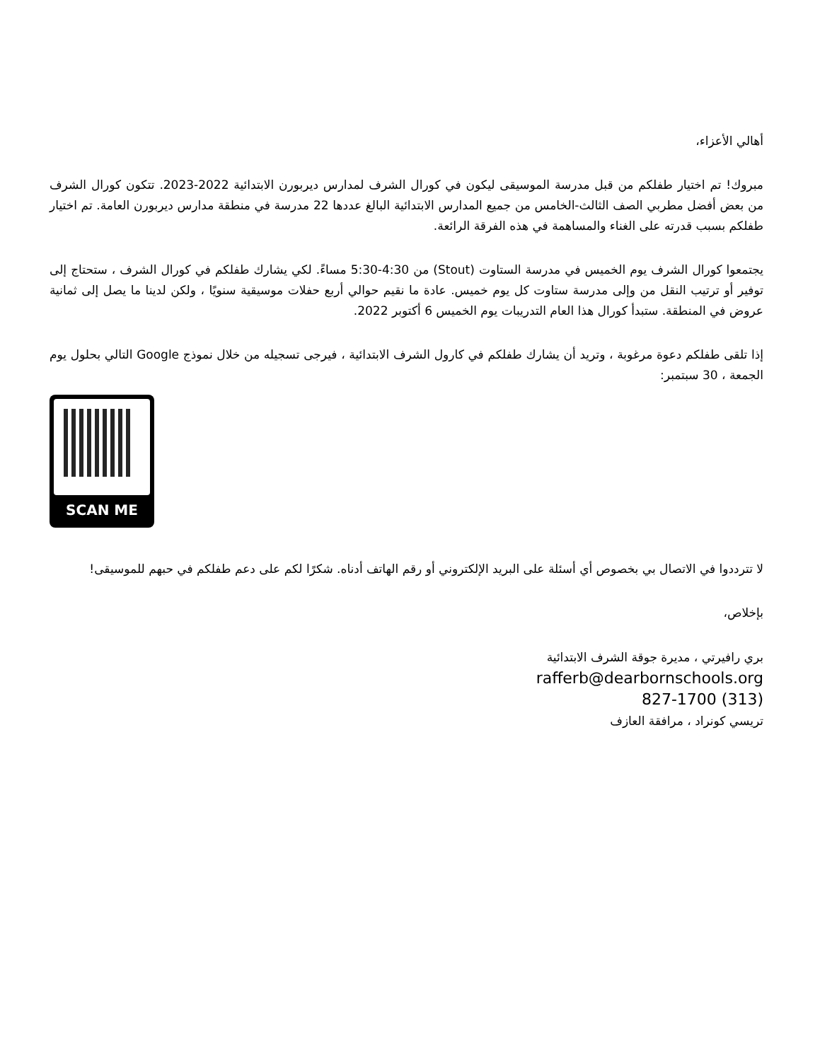أهالي الأعزاء،
مبروك! تم اختيار طفلكم من قبل مدرسة الموسيقى ليكون في كورال الشرف لمدارس ديربورن الابتدائية 2022-2023. تتكون كورال الشرف من بعض أفضل مطربي الصف الثالث-الخامس من جميع المدارس الابتدائية البالغ عددها 22 مدرسة في منطقة مدارس ديربورن العامة. تم اختيار طفلكم بسبب قدرته على الغناء والمساهمة في هذه الفرقة الرائعة.
يجتمعوا كورال الشرف يوم الخميس في مدرسة الستاوت (Stout) من 4:30-5:30 مساءً. لكي يشارك طفلكم في كورال الشرف ، ستحتاج إلى توفير أو ترتيب النقل من وإلى مدرسة ستاوت كل يوم خميس. عادة ما نقيم حوالي أربع حفلات موسيقية سنويًا ، ولكن لدينا ما يصل إلى ثمانية عروض في المنطقة. ستبدأ كورال هذا العام التدريبات يوم الخميس 6 أكتوبر 2022.
إذا تلقى طفلكم دعوة مرغوبة ، وتريد أن يشارك طفلكم في كارول الشرف الابتدائية ، فيرجى تسجيله من خلال نموذج Google التالي بحلول يوم الجمعة ، 30 سبتمبر:
SCAN ME
لا تترددوا في الاتصال بي بخصوص أي أسئلة على البريد الإلكتروني أو رقم الهاتف أدناه. شكرًا لكم على دعم طفلكم في حبهم للموسيقى!
بإخلاص،
بري رافيرتي ، مديرة جوقة الشرف الابتدائية
rafferb@dearbornschools.org
(313) 827-1700
تريسي كونراد ، مرافقة العازف